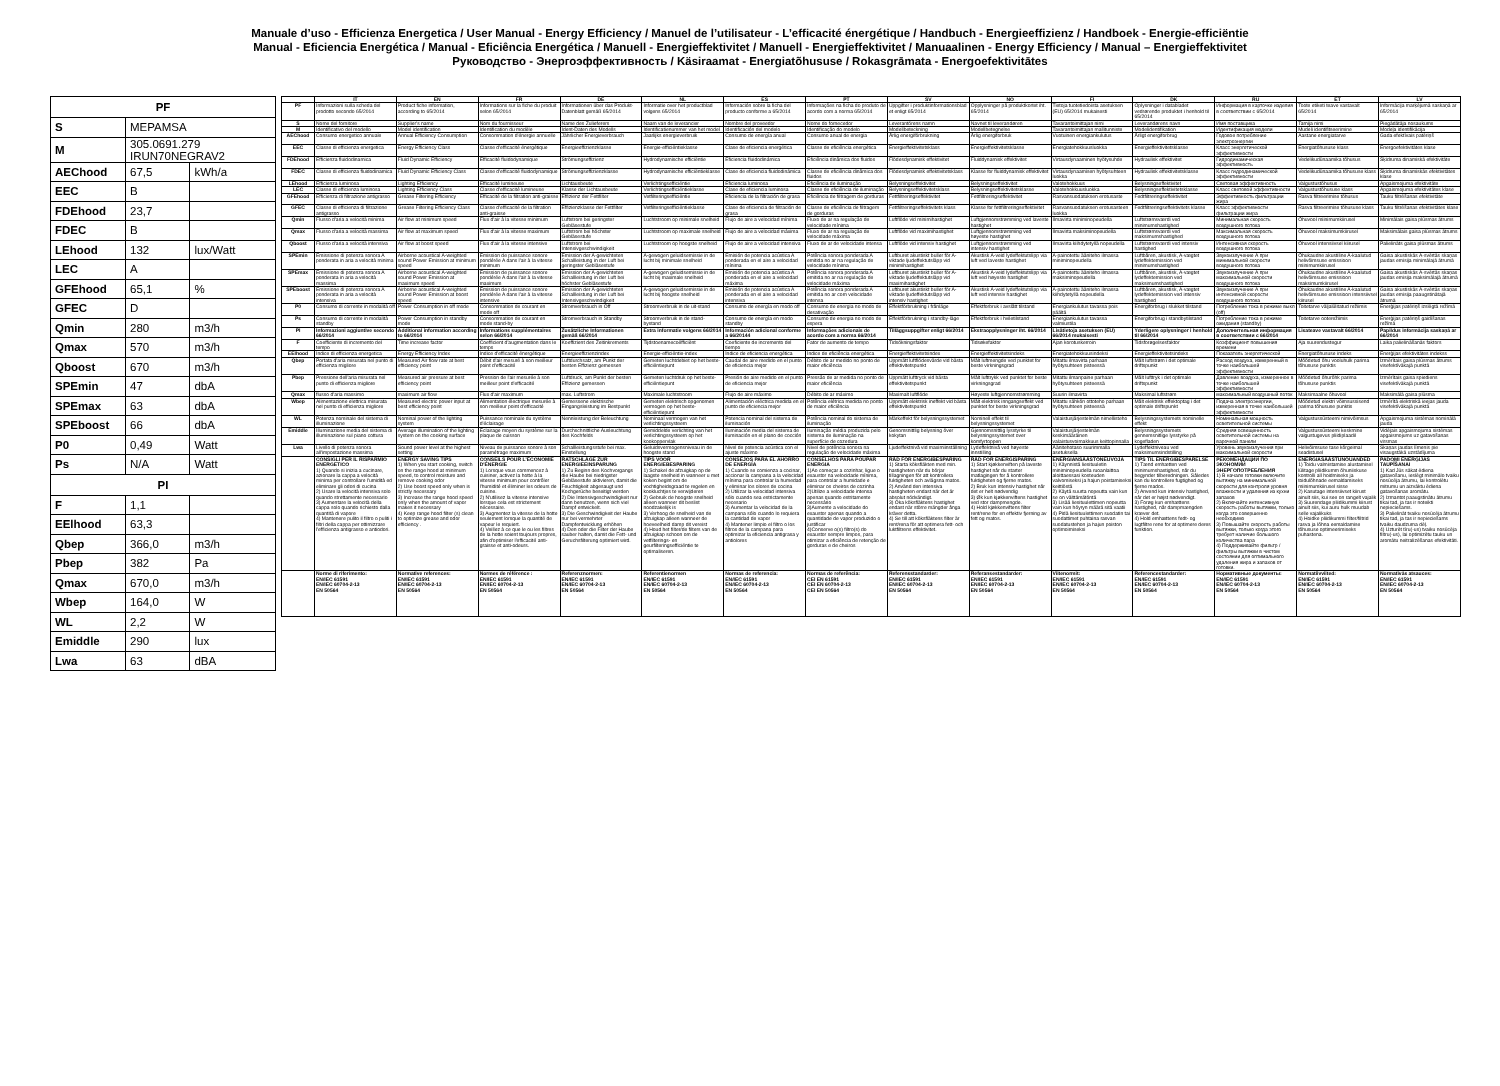Manuale d’uso - Efficienza Energetica / User Manual - Energy Efficiency / Manuel de l’utilisateur - L’efficacité énergétique / Handbuch - Energieeffizienz / Handboek - Energie-efficiëntie
Manual - Eficiencia Energética / Manual - Eficiência Energética / Manuell - Energieffektivitet / Manuell - Energieffektivitet / Manuaalinen - Energy Efficiency / Manual – Energieffektivitet
Руководство - Энергоэффективность / Käsiraamat - Energiatõhususe / Rokasgrāmata - Energoefektivitātes
| PF | | |
| --- | --- | --- |
| S | MEPAMSA | |
| M | 305.0691.279 IRUN70NEGRAV2 | |
| AEChood | 67,5 | kWh/a |
| EEC | B | |
| FDEhood | 23,7 | |
| FDEC | B | |
| LEhood | 132 | lux/Watt |
| LEC | A | |
| GFEhood | 65,1 | % |
| GFEC | D | |
| Qmin | 280 | m3/h |
| Qmax | 570 | m3/h |
| Qboost | 670 | m3/h |
| SPEmin | 47 | dbA |
| SPEmax | 63 | dbA |
| SPEboost | 66 | dbA |
| P0 | 0,49 | Watt |
| Ps | N/A | Watt |
| PI | | |
| F | 1,1 | |
| EElhood | 63,3 | |
| Qbep | 366,0 | m3/h |
| Pbep | 382 | Pa |
| Qmax | 670,0 | m3/h |
| Wbep | 164,0 | W |
| WL | 2,2 | W |
| Emiddle | 290 | lux |
| Lwa | 63 | dBA |
| | IT | EN | FR | DE | NL | ES | PT | SV | NO | FI | DK | RU | ET | LV |
| --- | --- | --- | --- | --- | --- | --- | --- | --- | --- | --- | --- | --- | --- | --- |
| PF | Informazioni sulla scheda del prodotto secondo 65/2014 | Product fiche information, according to 65/2014 | Informations sur la fiche du produit selon 65/2014 | Informationen über das Produkt-Datenblatt gemäß 65/2014 | Informatie over het productblad volgens 65/2014 | Información sobre la ficha del producto conforme a 65/2014 | Informações na ficha do produto de acordo com a norma 65/2014 | Uppgifter i produktinformationsblad et enligt 65/2014 | Opplysninger på produktkortet iht. 65/2014 | Tietoja tuotetiedoista asetuksen (EU) 65/2014 mukaisesti | Oplysninger i databladet vedrørende produktet i henhold til 65/2014 | Информация в карточке изделия в соответствии с 65/2014 | Toote etiketi teave vastavalt 65/2014 | Informācija marķējumā saskaņā ar 65/2014 |
| S | Nome del fornitore | Supplier's name | Nom du fournisseur | Name des Zulieferers | Naam van de leverancier | Nombre del proveedor | Nome do fornecedor | Leverantörens namn | Navnet til leverandøren | Tavarantoimittajan nimi | Leverandørens navn | Имя поставщика | Tarnija nimi | Piegādātāja nosaukums |
| M | Identificativo del modello | Model identification | Identification du modèle | Ident-Daten des Modells | Identificatienummer van het model | Identificación del modelo | Identificação do modelo | Modellbeteckning | Modellbetegnelse | Tavarantoimittajan mallitunniste | Modelidentifikation | Идентификация модели | Mudeli identifitseerimine | Modeļa identifikācija |
| AEChood | Consumo energetico annuale | Annual Efficiency Consumption | Consommation d'énergie annuelle | Jährlicher Energieverbrauch | Jaarlijks energieverbruik | Consumo de energía anual | Consumo anual de energia | Årlig energiförbrukning | Årlig energiforbruk | Vuotuinen energiankulutus | Årligt energiforbrug | Годовое потребление электроэнергии | Aastane energiatarve | Gada efektīvais patēriņš |
| EEC | Classe di efficienza energetica | Energy Efficiency Class | Classe d'efficacité énergétique | Energieeffizienzklasse | Energie-efficiëntieklasse | Clase de eficiencia energética | Classe de eficiência energética | Energieffektivitetsklass | Energieffektivitetsklasse | Energiatehokkuusluokka | Energieffektivitetsklasse | Класс энергетической эффективности | Energiatõhususe klass | Energoefektivitātes klase |
| FDEhood | Efficienza fluidodinamica | Fluid Dynamic Efficiency | Efficacité fluidodynamique | Strömungseffizienz | Hydrodynamische efficiëntie | Eficiencia fluidodinámica | Eficiência dinâmica dos fluidos | Flödesdynamisk effektivitet | Fluiddynamisk effektivitet | Virtausdynaaminen hyötysuhde | Hydraulisk effektivitet | Гидродинамическая эффективность | Vedelikudünaamika tõhusus | Šķidruma dinamiskā efektivitāte |
| FDEC | Classe di efficienza fluidodinamica | Fluid Dynamic Efficiency Class | Classe d'efficacité fluidodynamique | Strömungseffizienzklasse | Hydrodynamische efficiëntieklasse | Clase de eficiencia fluidodinámica | Classe de eficiência dinâmica dos fluidos | Flödesdynamisk effektivitetsklass | Klasse for fluiddynamisk effektivitet | Virtausdynaamisen hyötysuhteen luokka | Hydraulisk effektivitetsklasse | Класс гидродинамической эффективности | Vedelikudünaamika tõhususe klass | Šķidruma dinamiskās efektivitātes klase |
| LEhood | Efficienza luminosa | Lighting Efficiency | Efficacité lumineuse | Lichtausbeute | Verlichtingsefficiëntie | Eficiencia luminosa | Eficiência de iluminação | Belysningseffektivitet | Belysningseffektivitet | Valotehokkuus | Belysningseffektivitet | Световая эффективность | Valgustustõhusus | Apgaismojuma efektivitāte |
| LEC | Classe di efficienza luminosa | Lighting Efficiency Class | Classe d'efficacité lumineuse | Klasse der Lichtausbeute | Verlichtingsefficiëntieklasse | Clase de eficiencia luminosa | Classe de eficiência de iluminação | Belysningseffektivitetsklass | Belysningseffektivitetsklasse | Valotehokkuusluokka | Belysningseffektivitetsklasse | Класс световой эффективности | Valgustustõhususe klass | Apgaismojuma efektivitātes klase |
| GFEhood | Efficienza di filtrazione antigrasso | Grease Filtering Efficiency | Efficacité de la filtration anti-graisse | Effizienz der Fettfilter | Vetfilteringsefficiëntie | Eficiencia de la filtración de grasa | Eficiência de filtragem de gorduras | Fettfiltreringseffektivitet | Fettfiltreringseffektivitet | Rasvansuodatuksen erotusaste | Fedtfiltreringseffektivitet | Эффективность фильтрации жира | Rasva filtreerimise tõhusus | Tauku filtrēšanas efektivitāte |
| GFEC | Classe di efficienza di filtrazione antigrasso | Grease Filtering Efficiency Class | Classe d'efficacité de la filtration anti-graisse | Effizienzklasse der Fettfilter | Vetfilteringsefficiëntieklasse | Clase de eficiencia de filtración de grasa | Classe de eficiência de filtragem de gorduras | Fettfiltreringseffektivitets klass | Klasse for fettfiltreringseffektivitet | Rasvansuodatuksen erotusasteen luokka | Fedtfiltreringseffektivitets klasse | Класс эффективности фильтрации жира | Rasva filtreerimise tõhususe klass | Tauku filtrēšanas efektivitātes klase |
| Qmin | Flusso d'aria a velocità minima | Air flow at minimum speed | Flux d'air à la vitesse minimum | Luftstrom bei geringster Gebläsestufe | Luchtstroom op minimale snelheid | Flujo de aire a velocidad mínima | Fluxo de ar na regulação de velocidade mínima | Luftflöde vid minimihastighet | Luftgjennomstrømming ved laveste hastighet | Ilmavirta miniminopeudella | Luftstrømsværdi ved minimumshastighed | Минимальная скорость воздушного потока | Õhuvool miinimumkiirusel | Minimālais gaisa plūsmas ātrums |
| Qmax | Flusso d'aria a velocità massima | Air flow at maximum speed | Flux d'air à la vitesse maximum | Luftstrom bei höchster Gebläsestufe | Luchtstroom op maximale snelheid | Flujo de aire a velocidad máxima | Fluxo de ar na regulação de velocidade máxima | Luftflöde vid maximihastighet | Luftgjennomstrømming ved høyeste hastighet | Ilmavirta maksiminopeudella | Luftstrømsværdi ved maksimumshastighed | Максимальная скорость воздушного потока | Õhuvool maksimumkiirusel | Maksimālais gaisa plūsmas ātrums |
| Qboost | Flusso d'aria a velocità intensiva | Air flow at boost speed | Flux d'air à la vitesse intensive | Luftstrom bei Intensivgeschwindigkeit | Luchtstroom op hoogste snelheid | Flujo de aire a velocidad intensiva | Fluxo de ar de velocidade intensa | Luftflöde vid intensiv hastighet | Luftgjennomstrømming ved intensiv hastighet | Ilmavirta kiihdytetyllä nopeudella | Luftstrømsværdi ved intensiv hastighed | Интенсивная скорость воздушного потока | Õhuvool intensiivsel kiirusel | Palielināts gaisa plūsmas ātrums |
| SPEmin | Emissione di potenza sonora A ponderata in aria a velocità minima | Airborne acoustical A-weighted sound Power Emission at minimum speed | Émission de puissance sonore pondérée A dans l'air à la vitesse minimum | Emission der A-gewichteten Schallleistung in der Luft bei geringster Gebläsestufe | A-gewogen geluidsemissie in de lucht bij minimale snelheid | Emisión de potencia acústica A ponderada en el aire a velocidad mínima | Potência sonora ponderada A emitida no ar na regulação de velocidade mínima | Luftburet akustiskt buller för A-viktade ljudeffektutsläpp vid minimihastighet | Akustisk A-veid lydeffektutslipp via luft ved laveste hastighet | A-painotettu ääniteho ilmassa miniminopeudella | Luftbåren, akustisk, A-vægtet lydeffektemission ved minimumshastighed | Звукоизлучение А при минимальной скорости воздушного потока | Õhukaudne akustiline A-kaalutud helivõimsuse emissioon miinimumkiirusel | Gaisa akustiskās A-svērtās skaņas jaudas emisija minimālajā ātrumā |
| SPEmax | Emissione di potenza sonora A ponderata in aria a velocità massima | Airborne acoustical A-weighted sound Power Emission at maximum speed | Émission de puissance sonore pondérée A dans l'air à la vitesse maximum | Emission der A-gewichteten Schallleistung in der Luft bei höchster Gebläsestufe | A-gewogen geluidsemissie in de lucht bij maximale snelheid | Emisión de potencia acústica A ponderada en el aire a velocidad máxima | Potência sonora ponderada A emitida no ar na regulação de velocidade máxima | Luftburet akustiskt buller för A-viktade ljudeffektutsläpp vid maximihastighet | Akustisk A-veid lydeffektutslipp via luft ved høyeste hastighet | A-painotettu ääniteho ilmassa maksiminopeudella | Luftbåren, akustisk, A-vægtet lydeffektemission ved maksimumshastighed | Звукоизлучение А при максимальной скорости воздушного потока | Õhukaudne akustiline A-kaalutud helivõimsuse emissioon maksimumkiirusel | Gaisa akustiskās A-svērtās skaņas jaudas emisija maksimālajā ātrumā |
| SPEboost | Emissione di potenza sonora A ponderata in aria a velocità intensiva | Airborne acoustical A-weighted sound Power Emission at boost speed | Émission de puissance sonore pondérée A dans l'air à la vitesse intensive | Emission der A-gewichteten Schallleistung in der Luft bei Intensivgeschwindigkeit | A-gewogen geluidsemissie in de lucht bij hoogste snelheid | Emisión de potencia acústica A ponderada en el aire a velocidad intensiva | Potência sonora ponderada A emitida no ar com velocidade intensa | Luftburet akustiskt buller för A-viktade ljudeffektutsläpp vid intensiv hastighet | Akustisk A-veid lydeffektutslipp via luft ved intensiv hastighet | A-painotettu ääniteho ilmassa kiihdytetyllä nopeudella | Luftbåren, akustisk, A-vægtet lydeffektemission ved intensiv hastighed | Звукоизлучение А при интенсивной скорости воздушного потока | Õhukaudne akustiline A-kaalutud helivõimsuse emissioon intensiivsel kiirusel | Gaisa akustiskās A-svērtās skaņas jaudas emisija paaugstinātajā ātrumā |
| P0 | Consumo di corrente in modalità off | Power Consumption in off mode | Consommation de courant en mode off | Stromverbrauch in Off | Stroomverbruik in de uit-stand | Consumo de energía en modo off | Consumo de energia no modo de desativação | Effektförbrukning i frånläge | Effektforbruk i avslått tilstand | Energiankulutus tavassa pois päältä | Energiforbrug i slukket tilstand | Потребление тока в режиме выкл (off) | Toitetarve väljalülitatud režiimis | Enerģijas patēriņš izslēgtā režīmā |
| Ps | Consumo di corrente in modalità standby | Power Consumption in standby mode | Consommation de courant en mode stand-by | Stromverbrauch in Standby | Stroomverbruik in de stand-bystand | Consumo de energía en modo standby | Consumo de energia no modo de espera | Effektförbrukning i standby-läge | Effektforbruk i hviletilstand | Energiankulutus tavassa valmiustila | Energiforbrug i standbytilstand | Потребление тока в режиме ожидания (standby) | Toitetarve ooterežiimis | Enerģijas patēriņš gaidīšanas režīmā |
| PI | Informazioni aggiuntive secondo 66/2014 | Additional information according to 66/2014 | Informations supplémentaires selon 66/2014 | Zusätzliche Informationen gemäß 66/2014 | Extra informatie volgens 66/2014 | Información adicional conforme a 66/20144 | Informações adicionais de acordo com a norma 66/2014 | Tilläggsuppgifter enligt 66/2014 | Ekstraopplysninger iht. 66/2014 | Lisätietoja asetuksen (EU) 66/2014 mukaisesti | Yderligere oplysninger i henhold til 66/2014 | Дополнительная информация в соответствии с 66/2014 | Lisateave vastavalt 66/2014 | Papildus informācija saskaņā ar 66/2014 |
| F | Coefficiente di incremento del tempo | Time increase factor | Coefficient d'augmentation dans le temps | Koeffizient des Zeitinkrements | Tijdstoenamecoëfficiënt | Coeficiente de incremento del tiempo | Fator de aumento de tempo | Tidsökningsfaktor | Tidsøkefaktor | Ajan korotuskerroin | Tidsforøgelsesfaktor | Коэффициент повышения времени | Aja suurendustegur | Laika palielināšanās faktors |
| EElhood | Indice di efficienza energetica | Energy Efficiency Index | Indice d'efficacité énergétique | Energieeffizienzindex | Energie-efficiëntie-index | Índice de eficiencia energética | Índice de eficiência energética | Energieffektivitetsindex | Energieffektivitetsindeks | Energiatehokkuusindeksi | Energieffektivitetsindeks | Показатель энергетической | Energiatõhususe indeks | Enerģijas efektivitātes indekss |
| Qbep | Portata d'aria misurata nel punto di efficienza migliore | Measured Air flow rate at best efficiency point | Débit d'air mesuré à son meilleur point d'efficacité | Luftdurchsatz, am Punkt der besten Effizienz gemessen | Gemeten luchtdebiet op het beste-efficiëntiepunt | Caudal de aire medido en el punto de eficiencia mejor | Débito de ar medido no ponto de maior eficiência | Uppmätt luftflödesvärde vid bästa effektivitetspunkt | Målt luftmengde ved punktet for beste virkningsgrad | Mitattu ilmavirta parhaan hyötysuhteen pisteessä | Målt luftstrøm i det optimale driftspunkt | Расход воздуха, измеренный в точке наибольшей эффективности | Mõõdetud õhu vooluhulk parima tõhususe punktis | Izmērītais gaisa plūsmas ātrums visefektīvākajā punktā |
| Pbep | Pressione dell'aria misurata nel punto di efficienza migliore | Measured air pressure at best efficiency point | Pression de l'air mesurée à son meilleur point d'efficacité | Luftdruck, am Punkt der besten Effizienz gemessen | Gemeten luchtdruk op het beste-efficiëntiepunt | Presión de aire medido en el punto de eficiencia mejor | Pressão de ar medida no ponto de maior eficiência | Uppmätt lufttryck vid bästa effektivitetspunkt | Målt lufttrykk ved punktet for beste virkningsgrad | Mitattu ilmanpaine parhaan hyötysuhteen pisteessä | Målt lufttryk i det optimale driftspunkt | Давление воздуха, измеренное в точке наибольшей эффективности | Mõõdetud õhurõhk parima tõhususe punktis | Izmērītais gaisa spiediens visefektīvākajā punktā |
| Qmax | flusso d'aria massimo | maximum air flow | Flux d'air maximum | max. Luftstrom | Maximale luchtstroom | Flujo de aire máximo | Débito de ar máximo | Maximalt luftflöde | Høyeste luftgjennomstrømming | Suurin ilmavirta | Maksimal luftstrøm | максимальный воздушный поток | Maksimaalne õhuvool | Maksimālā gaisa plūsma |
| Wbep | Alimentazione elettrica misurata nel punto di efficienza migliore | Measured electric power input at best efficiency point | Alimentation électrique mesurée à son meilleur point d'efficacité | Gemessene elektrische Eingangsleistung im Bestpunkt | Gemeten elektrisch opgenomen vermogen op het beste-efficiëntiepunt | Alimentación eléctrica medida en el punto de eficiencia mejor | Potência elétrica medida no ponto de maior eficiência | Uppmätt elektrisk ineffekt vid bästa effektivitetspunkt | Målt elektrisk inngangseffekt ved punktet for beste virkningsgrad | Mitattu sähkön ottoteho parhaan hyötysuhteen pisteessä | Målt elektrisk effektoptag i det optimale driftspunkt | Подача электроэнергии, измеренная в точке наибольшей эффективности | Mõõdetud elektri võimsussisend parima tõhususe punktis | Izmērītā elektriskā ieejas jauda visefektīvākajā punktā |
| WL | Potenza nominale del sistema di illuminazione | Nominal power of the lighting system | Puissance nominale du système d'éclairage | Nennleistung der Beleuchtung | Nominaal vermogen van het verlichtingssysteem | Potencia nominal del sistema de iluminación | Potência nominal do sistema de iluminação | Märkeffekt för belysningssystemet | Nominell effekt til belysningssystemet | Valaistusjärjestelmän nimellisteho | Belysningssystemets nominelle effekt | Номинальная мощность осветительной системы | Valgustussüsteemi nimivõimsus | Apgaismojuma sistēmas nominālā jauda |
| Emiddle | Illuminazione media del sistema di illuminazione sul piano cottura | Average illumination of the lighting system on the cooking surface | Éclairage moyen du système sur la plaque de cuisson | Durchschnittliche Ausleuchtung des Kochfelds | Gemiddelde verlichting van het verlichtingssysteem op het kookoppervlak | Iluminación media del sistema de iluminación en el plano de cocción | Iluminação média produzida pelo sistema de iluminação na superfície de cozedura | Genomsnittlig belysning över kokytan | Gjennomsnittlig lysstyrke til belysningssystemet over komfyrtoppen | Valaistusjärjestelmän keskimääräinen valaistusvoimakkuus keittopinnalla | Belysningssystemets gennemsnitlige lysstyrke på kogefladen | Средняя освещенность осветительной системы на варочной панели | Valgustussüsteemi keskmine valgustugevus pliidiplaadil | Vidējais apgaismojuma sistēmas apgaismojums uz gatavošanas virsmas |
| Lwa | Livello di potenza sonora all'impostazione massima | Sound power level at the highest setting | Niveau de puissance sonore à son paramétrage maximum | Schallleistungsstufe bei max. Einstellung | Geluidsvermogensniveau in de hoogste stand | Nivel de potencia acústica con el ajuste máximo | Nivel de potência sonora na regulação de velocidade máxima | Ljudeffektnivå vid maximiinställning | Lydeffektnivå ved høyeste innstilling | Äänitehotaso suurimmalla asetuksella | Lydeffektniveau ved maksimumsindstilling | Уровень звукоизлучения при максимальной скорости | Helivõimsuse tase kõrgeimal seadistusel | Skaņas jaudas līmenis pie visaugstākā uzstādījuma |
| | CONSIGLI PER IL RISPARMIO ENERGETICO 1) Quando si inizia a cucinare, azionare la cappa a velocità minima per controllare l'umidità ed eliminare gli odori di cucina 2) Usare la velocità intensiva solo quando strettamente necessario 3) Aumentare la velocità della cappa solo quando richiesto dalla quantità di vapore 4) Mantenere pulito il filtro o puliti i filtri della cappa per ottimizzare l'efficienza antigrasso e antiodori. | ENERGY SAVING TIPS 1) When you start cooking, switch on the range hood at minimum speed, to control moisture and remove cooking odor 2) Use boost speed only when is strictly necessary 3) Increase the range hood speed only when the amount of vapor makes it necessary 4) Keep range hood filter (s) clean to optimize grease and odor efficiency . | CONSEILS POUR L'ÉCONOMIE D'ÉNERGIE 1) Lorsque vous commencez à cuisiner, activez la hotte à la vitesse minimum pour contrôler l'humidité et éliminer les odeurs de cuisine. 2) N'utilisez la vitesse intensive lorsque cela est strictement nécessaire. 3) Augmentez la vitesse de la hotte seulement lorsque la quantité de vapeur le requiert. 4) Veillez à ce que le ou les filtres de la hotte soient toujours propres, afin d'optimiser l'efficacité anti-graisse et anti-odeurs. | RATSCHLÄGE ZUR ENERGIEEINSPARUNG 1) Zu Beginn des Kochvorgangs die Haube bei niedrigster Gebläsestufe aktivieren, damit die Feuchtigkeit abgesaugt und Kochgerüche beseitigt werden 2) Die Intensivgeschwindigkeit nur dann benutzen, wenn sich viel Dampf entwickelt. 3) Die Geschwindigkeit der Haube nur bei vermehrter Dampfentwicklung erhöhen 4) Den oder die Filter der Haube sauber halten, damit die Fett- und Geruchsfilterung optimiert wird. | TIPS VOOR ENERGIEBESPARING 1) Schakel de afzuigkap op de laagste snelheid in wanneer u met koken begint om de vochtigheidsgraad te regelen en kookluchtjes te verwijderen 2) Gebruik de hoogste snelheid alleen wanneer dit beslist noodzakelijk is 3) Verhoog de snelheid van de afzuigkap alleen wanneer de hoeveelheid damp dit vereist 4) Houd het filter/de filters van de afzuigkap schoon om de vetfilterings- en geurfilteringsefficiëntie te optimaliseren. | CONSEJOS PARA EL AHORRO DE ENERGÍA 1) Cuando se comienza a cocinar, accionar la campana a la velocidad mínima para controlar la humedad y eliminar los olores de cocina 2) Utilizar la velocidad intensiva sólo cuando sea estrictamente necesario 3) Aumentar la velocidad de la campana sólo cuando lo requiera la cantidad de vapor 4) Mantener limpio el filtro o los filtros de la campana para optimizar la eficiencia antigrasa y antiolores | CONSELHOS PARA POUPAR ENERGIA 1)Ao começar a cozinhar, ligue o exaustor na velocidade mínima, para controlar a humidade e eliminar os cheiros de cozinha 2)Utilize a velocidade intensa apenas quando estritamente necessário 3)Aumente a velocidade do exaustor apenas quando a quantidade de vapor produzido o justificar 4)Conserve o(s) filtro(s) do exaustor sempre limpos, para otimizar a eficiência de retenção de gorduras e de cheiros | RÅD FÖR ENERGIBESPARING 1) Starta köksfläkten med min. hastigheten när du börjar tillagningen för att kontrollera fuktigheten och avlägsna matos. 2) Använd den intensiva hastigheten endast när det är absolut nödvändigt. 3) Öka köksfläktens hastighet endast när större mängder ånga kräver detta. 4) Se till att köksfläktens filter är rent/rena för att optimera fett- och luktfiltrens effektivitet. | RÅD FOR ENERGISPARING 1) Start kjøkkenviften på laveste hastighet når du starter matlagingen for å kontrollere fuktigheten og fjerne matos. 2) Bruk kun intensiv hastighet når det er helt nødvendig 3) Øk kun kjøkkenviftens hastighet ved stor dampmengde. 4) Hold kjøkkenviftens filter rent/rene for en effektiv fjerning av fett og matos. | ENERGIANSÄÄSTÖNEUVOJA 1) Käynnistä liesituuletin miniminopeudella ruoanlaittoa aloittaessasi kosteuden valvomiseksi ja hajun poistamiseksi keittiöstä 2) Käytä suurta nopeutta vain kun se on välttämätöntä 3) Lisää liesituulettimen nopeutta vain kun höyryn määrä sitä vaatii 4) Pidä liesituulettimen suodatin tai suodattimet puhtaina rasvan suodatustehon ja hajun poiston optimoimiseksi | TIPS TIL ENERGIBESPARELSE 1) Tænd emhætten ved minimumshastighed, når du begynder tilberedningen. Således kan du kontrollere fugtighed og fjerne mados. 2) Anvend kun intensiv hastighed, når det er højst nødvendigt. 3) Forøg kun emhættens hastighed, når dampmængden kræver det. 4) Hold emhættens fedt- og lugtfiltre rene for at optimere deres funktion. | РЕКОМЕНДАЦИИ ПО ЭКОНОМИИ ЭНЕРГОПОТРЕБЛЕНИЯ 1) В начале готовки включите вытяжку на минимальной скорости для контроля уровня влажности и удаления из кухни запахов 2) Включайте интенсивную скорость работы вытяжки, только когда это совершенно необходимо 3) Повышайте скорость работы вытяжки, только когда этого требует наличие большого количества пара 4) Поддерживайте фильтр / фильтры вытяжки в чистом состоянии для оптимального удаления жира и запахов от готовки. | ENERGIASÄÄSTUNÕUANDED 1) Toidu valmistamise alustamisel lülitage pliidikumm õhuniiskuse kontrolli all hoidmiseks ja toidulõhnade eemaldamiseks miinimumkiirusel sisse 2) Kasutage intensiivset kiirust ainult siis, kui see on rangelt vajalik 3) Suurendage pliidikummi kiirust ainult siis, kui auru hulk muudab selle vajalikuks 4) Hoidke pliidikummi filter/filtrid rasva ja lõhna eemaldamise tõhususe optimeerimiseks puhastena. | PADOMI ENERĢIJAS TAUPĪŠANAI 1) Kad Jūs sākat ēdiena gatavošanu, ieslēgt minimālo tvaiku nosūcēja ātrumu, lai kontrolētu mitrumu un aizvāktu ēdiena gatavošanas aromātu. 2) Izmantot paaugstinātu ātrumu tikai tad, ja tas ir noteikti nepieciešams. 3) Palielināt tvaiku nosūcēja ātrumu tikai tad, ja tas ir nepieciešams tvaiku daudzuma dēļ. 4) Uzturēt tīru(-us) tvaiku nosūcēja filtru(-us), lai optimizētu tauku un aromātu neitralizēšanas efektivitāti. |
| | Norme di riferimento: EN/IEC 61591 EN/IEC 60704-2-13 EN 50564 | Normative references: EN/IEC 61591 EN/IEC 60704-2-13 EN 50564 | Normes de référence : EN/IEC 61591 EN/IEC 60704-2-13 EN 50564 | Referenznormen: EN/IEC 61591 EN/IEC 60704-2-13 EN 50564 | Referentienormen EN/IEC 61591 EN/IEC 60704-2-13 EN 50564 | Normas de referencia: EN/IEC 61591 EN/IEC 60704-2-13 EN 50564 | Normas de referência: CEI EN 61591 CEI EN 60704-2-13 CEI EN 50564 | Referensstandarder: EN/IEC 61591 EN/IEC 60704-2-13 EN 50564 | Referansestandarder: EN/IEC 61591 EN/IEC 60704-2-13 EN 50564 | Viitenormit: EN/IEC 61591 EN/IEC 60704-2-13 EN 50564 | Referencestandarder: EN/IEC 61591 EN/IEC 60704-2-13 EN 50564 | Нормативные документы: EN/IEC 61591 EN/IEC 60704-2-13 EN 50564 | Normatiivviited: EN/IEC 61591 EN/IEC 60704-2-13 EN 50564 | Normatīvās atsauces: EN/IEC 61591 EN/IEC 60704-2-13 EN 50564 |